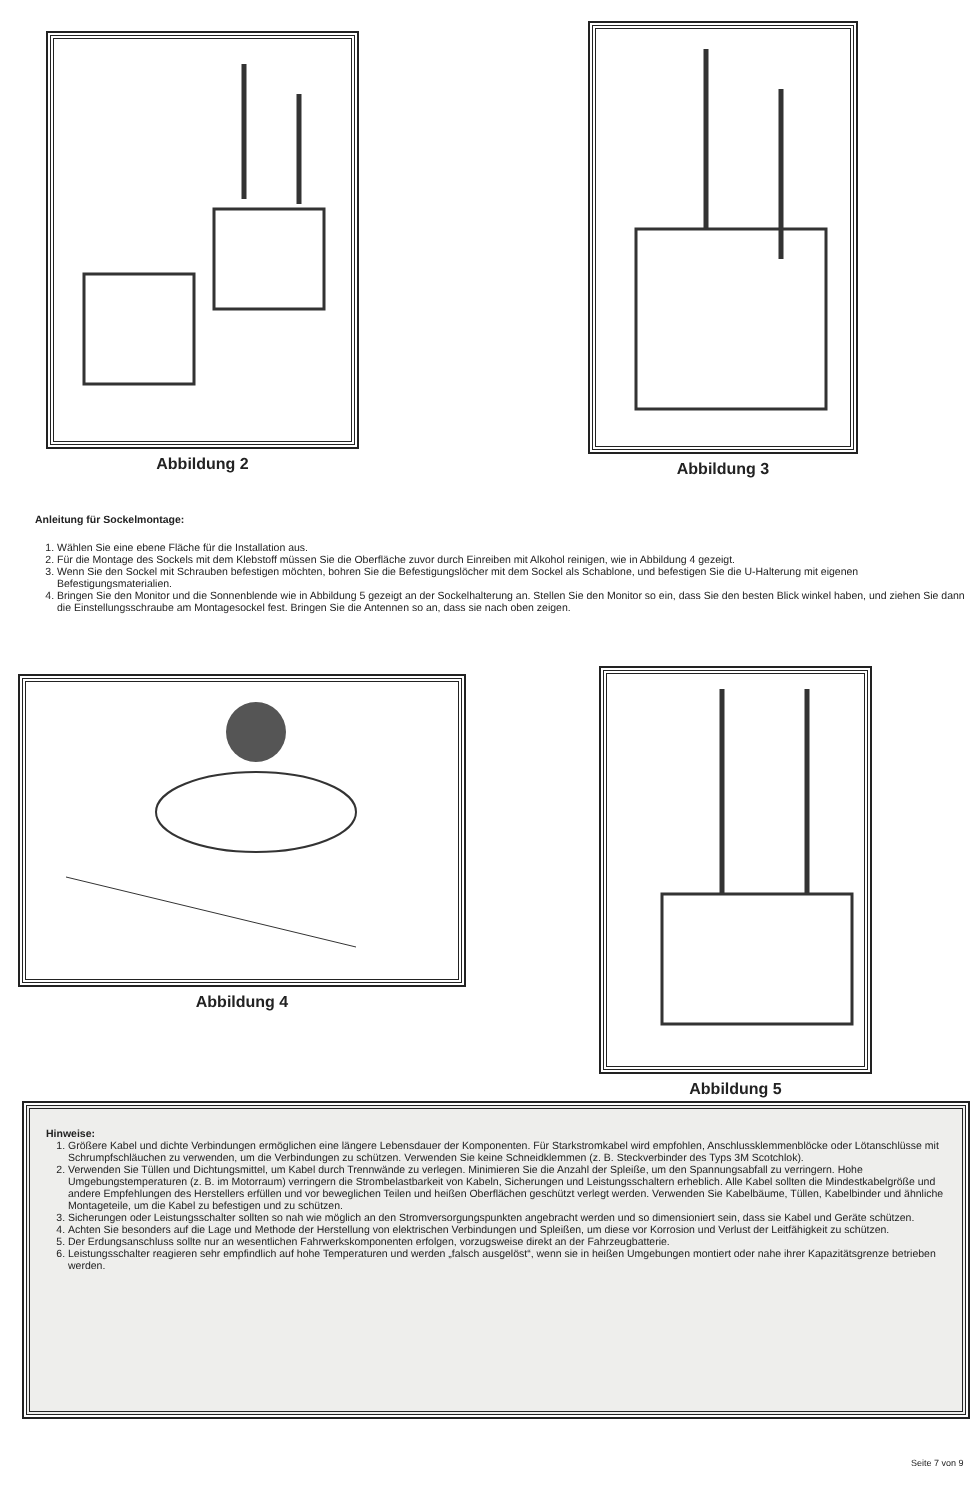Abbildung 2
Abbildung 3
Anleitung für Sockelmontage:
1. Wählen Sie eine ebene Fläche für die Installation aus.
2. Für die Montage des Sockels mit dem Klebstoff müssen Sie die Oberfläche zuvor durch Einreiben mit Alkohol reinigen, wie in Abbildung 4 gezeigt.
3. Wenn Sie den Sockel mit Schrauben befestigen möchten, bohren Sie die Befestigungslöcher mit dem Sockel als Schablone, und befestigen Sie die U-Halterung mit eigenen Befestigungsmaterialien.
4. Bringen Sie den Monitor und die Sonnenblende wie in Abbildung 5 gezeigt an der Sockelhalterung an. Stellen Sie den Monitor so ein, dass Sie den besten Blick winkel haben, und ziehen Sie dann die Einstellungsschraube am Montagesockel fest. Bringen Sie die Antennen so an, dass sie nach oben zeigen.
Abbildung 4 Abbildung 5
Hinweise:
1. Größere Kabel und dichte Verbindungen ermöglichen eine längere Lebensdauer der Komponenten. Für Starkstromkabel wird empfohlen, Anschlussklemmenblöcke oder Lötanschlüsse mit Schrumpfschläuchen zu verwenden, um die Verbindungen zu schützen. Verwenden Sie keine Schneidklemmen (z. B. Steckverbinder des Typs 3M Scotchlok).
2. Verwenden Sie Tüllen und Dichtungsmittel, um Kabel durch Trennwände zu verlegen. Minimieren Sie die Anzahl der Spleiße, um den Spannungsabfall zu verringern. Hohe Umgebungstemperaturen (z. B. im Motorraum) verringern die Strombelastbarkeit von Kabeln, Sicherungen und Leistungsschaltern erheblich. Alle Kabel sollten die Mindestkabelgröße und andere Empfehlungen des Herstellers erfüllen und vor beweglichen Teilen und heißen Oberflächen geschützt verlegt werden. Verwenden Sie Kabelbäume, Tüllen, Kabelbinder und ähnliche Montageteile, um die Kabel zu befestigen und zu schützen.
3. Sicherungen oder Leistungsschalter sollten so nah wie möglich an den Stromversorgungspunkten angebracht werden und so dimensioniert sein, dass sie Kabel und Geräte schützen.
4. Achten Sie besonders auf die Lage und Methode der Herstellung von elektrischen Verbindungen und Spleißen, um diese vor Korrosion und Verlust der Leitfähigkeit zu schützen.
5. Der Erdungsanschluss sollte nur an wesentlichen Fahrwerkskomponenten erfolgen, vorzugsweise direkt an der Fahrzeugbatterie.
6. Leistungsschalter reagieren sehr empfindlich auf hohe Temperaturen und werden „falsch ausgelöst“, wenn sie in heißen Umgebungen montiert oder nahe ihrer Kapazitätsgrenze betrieben werden.
Seite 7 von 9